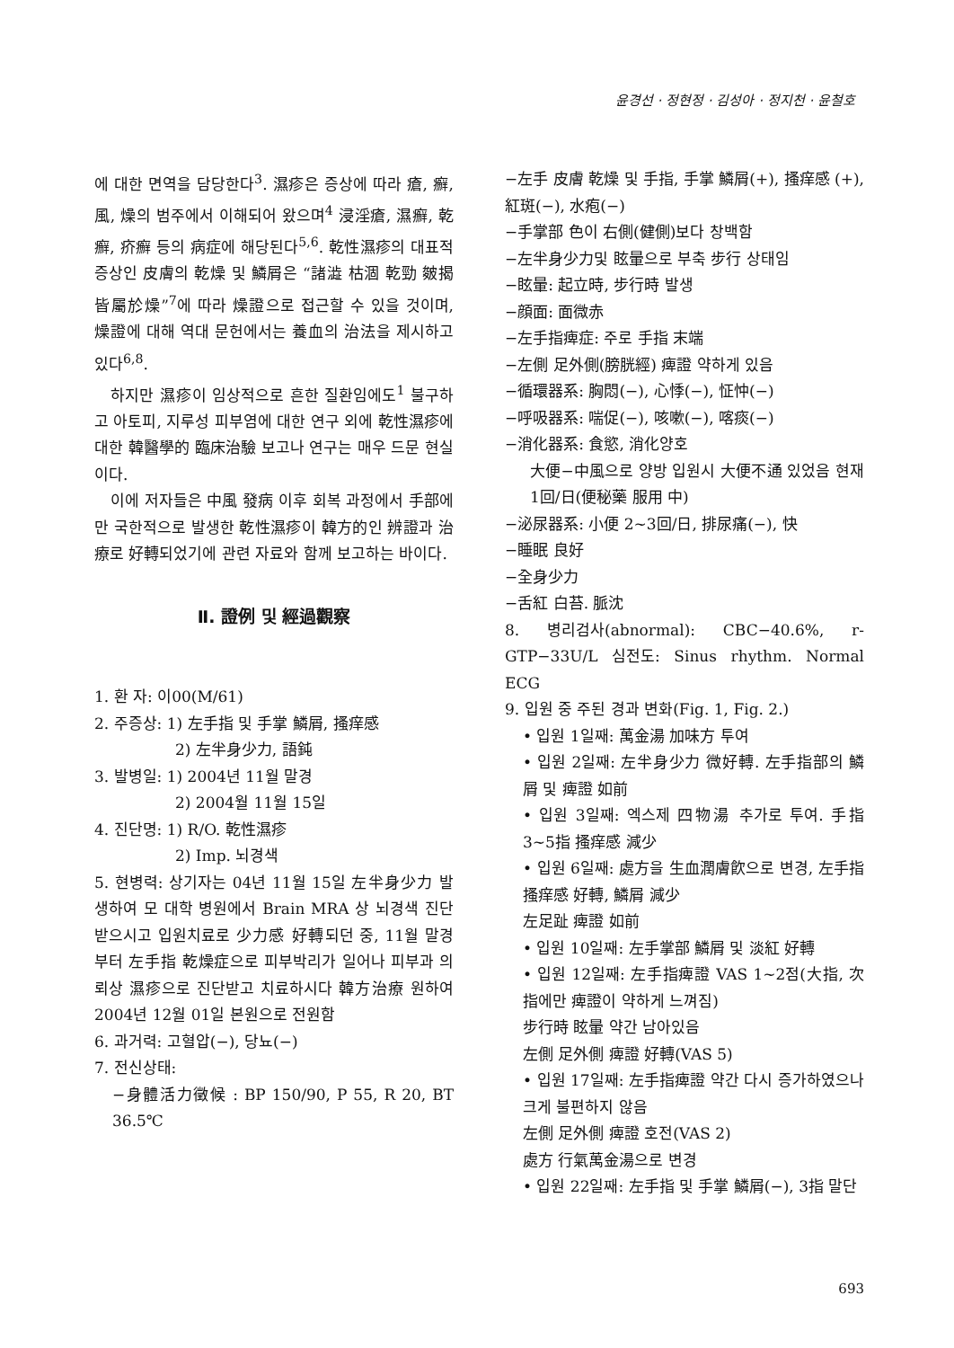윤경선 · 정현정 · 김성아 · 정지천 · 윤철호
에 대한 면역을 담당한다<sup>3</sup>. 濕疹은 증상에 따라 瘡, 癬, 風, 燥의 범주에서 이해되어 왔으며<sup>4</sup> 浸淫瘡, 濕癬, 乾癬, 疥癬 등의 病症에 해당된다<sup>5,6</sup>. 乾性濕疹의 대표적 증상인 皮膚의 乾燥 및 鱗屑은 “諸澁 枯涸 乾勁 皴揭 皆屬於燥”<sup>7</sup>에 따라 燥證으로 접근할 수 있을 것이며, 燥證에 대해 역대 문헌에서는 養血의 治法을 제시하고 있다<sup>6,8</sup>.
하지만 濕疹이 임상적으로 흔한 질환임에도<sup>1</sup> 불구하고 아토피, 지루성 피부염에 대한 연구 외에 乾性濕疹에 대한 韓醫學的 臨床治驗 보고나 연구는 매우 드문 현실이다.
이에 저자들은 中風 發病 이후 회복 과정에서 手部에만 국한적으로 발생한 乾性濕疹이 韓方的인 辨證과 治療로 好轉되었기에 관련 자료와 함께 보고하는 바이다.
Ⅱ. 證例 및 經過觀察
1. 환 자: 이00(M/61)
2. 주증상: 1) 左手指 및 手掌 鱗屑, 搔痒感
2) 左半身少力, 語鈍
3. 발병일: 1) 2004년 11월 말경
2) 2004월 11월 15일
4. 진단명: 1) R/O. 乾性濕疹
2) Imp. 뇌경색
5. 현병력: 상기자는 04년 11월 15일 左半身少力 발생하여 모 대학 병원에서 Brain MRA 상 뇌경색 진단 받으시고 입원치료로 少力感 好轉되던 중, 11월 말경부터 左手指 乾燥症으로 피부박리가 일어나 피부과 의뢰상 濕疹으로 진단받고 치료하시다 韓方治療 원하여 2004년 12월 01일 본원으로 전원함
6. 과거력: 고혈압(−), 당뇨(−)
7. 전신상태:
−身體活力徵候 : BP 150/90, P 55, R 20, BT 36.5℃
−左手 皮膚 乾燥 및 手指, 手掌 鱗屑(+), 搔痒感 (+), 紅斑(−), 水疱(−)
−手掌部 色이 右側(健側)보다 창백함
−左半身少力및 眩暈으로 부축 步行 상태임
−眩暈: 起立時, 步行時 발생
−顔面: 面微赤
−左手指痺症: 주로 手指 末端
−左側 足外側(膀胱經) 痺證 약하게 있음
−循環器系: 胸悶(−), 心悸(−), 怔忡(−)
−呼吸器系: 喘促(−), 咳嗽(−), 喀痰(−)
−消化器系: 食慾, 消化양호
大便−中風으로 양방 입원시 大便不通 있었음 현재 1回/日(便秘藥 服用 中)
−泌尿器系: 小便 2~3回/日, 排尿痛(−), 快
−睡眠 良好
−全身少力
−舌紅 白苔. 脈沈
8. 병리검사(abnormal): CBC−40.6%, r-GTP−33U/L 심전도: Sinus rhythm. Normal ECG
9. 입원 중 주된 경과 변화(Fig. 1, Fig. 2.)
• 입원 1일째: 萬金湯 加味方 투여
• 입원 2일째: 左半身少力 微好轉. 左手指部의 鱗屑 및 痺證 如前
• 입원 3일째: 엑스제 四物湯 추가로 투여. 手指 3~5指 搔痒感 減少
• 입원 6일째: 處方을 生血潤膚飮으로 변경, 左手指 搔痒感 好轉, 鱗屑 減少
左足趾 痺證 如前
• 입원 10일째: 左手掌部 鱗屑 및 淡紅 好轉
• 입원 12일째: 左手指痺證 VAS 1~2점(大指, 次指에만 痺證이 약하게 느껴짐)
步行時 眩暈 약간 남아있음
左側 足外側 痺證 好轉(VAS 5)
• 입원 17일째: 左手指痺證 약간 다시 증가하였으나 크게 불편하지 않음
左側 足外側 痺證 호전(VAS 2)
處方 行氣萬金湯으로 변경
• 입원 22일째: 左手指 및 手掌 鱗屑(−), 3指 말단
693